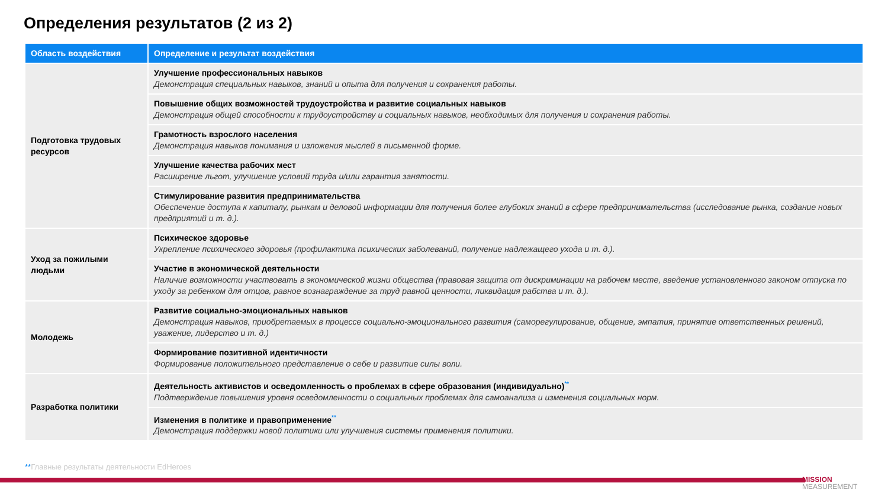Определения результатов (2 из 2)
| Область воздействия | Определение и результат воздействия |
| --- | --- |
| Подготовка трудовых ресурсов | Улучшение профессиональных навыков Демонстрация специальных навыков, знаний и опыта для получения и сохранения работы. |
| | Повышение общих возможностей трудоустройства и развитие социальных навыков Демонстрация общей способности к трудоустройству и социальных навыков, необходимых для получения и сохранения работы. |
| | Грамотность взрослого населения Демонстрация навыков понимания и изложения мыслей в письменной форме. |
| | Улучшение качества рабочих мест Расширение льгот, улучшение условий труда и/или гарантия занятости. |
| | Стимулирование развития предпринимательства Обеспечение доступа к капиталу, рынкам и деловой информации для получения более глубоких знаний в сфере предпринимательства (исследование рынка, создание новых предприятий и т. д.). |
| Уход за пожилыми людьми | Психическое здоровье Укрепление психического здоровья (профилактика психических заболеваний, получение надлежащего ухода и т. д.). |
| | Участие в экономической деятельности Наличие возможности участвовать в экономической жизни общества (правовая защита от дискриминации на рабочем месте, введение установленного законом отпуска по уходу за ребенком для отцов, равное вознаграждение за труд равной ценности, ликвидация рабства и т. д.). |
| Молодежь | Развитие социально-эмоциональных навыков Демонстрация навыков, приобретаемых в процессе социально-эмоционального развития (саморегулирование, общение, эмпатия, принятие ответственных решений, уважение, лидерство и т. д.) |
| | Формирование позитивной идентичности Формирование положительного представление о себе и развитие силы воли. |
| Разработка политики | Деятельность активистов и осведомленность о проблемах в сфере образования (индивидуально) ** Подтверждение повышения уровня осведомленности о социальных проблемах для самоанализа и изменения социальных норм. |
| | Изменения в политике и правоприменение ** Демонстрация поддержки новой политики или улучшения системы применения политики. |
**Главные результаты деятельности EdHeroes
MISSION
MEASUREMENT